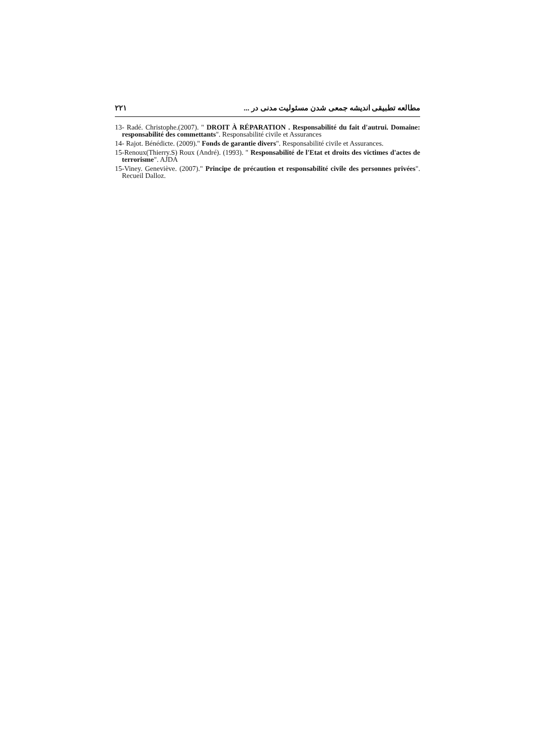۲۲۱ مطالعه تطبیقی اندیشه جمعی شدن مسئولیت مدنی در ...
13- Radé. Christophe.(2007). " DROIT À RÉPARATION . Responsabilité du fait d'autrui. Domaine: responsabilité des commettants". Responsabilité civile et Assurances
14- Rajot. Bénédicte. (2009)." Fonds de garantie divers". Responsabilité civile et Assurances.
15-Renoux(Thierry.S) Roux (André). (1993). " Responsabilité de l'Etat et droits des victimes d'actes de terrorisme". AJDA
15-Viney. Geneviève. (2007)." Principe de précaution et responsabilité civile des personnes privées". Recueil Dalloz.